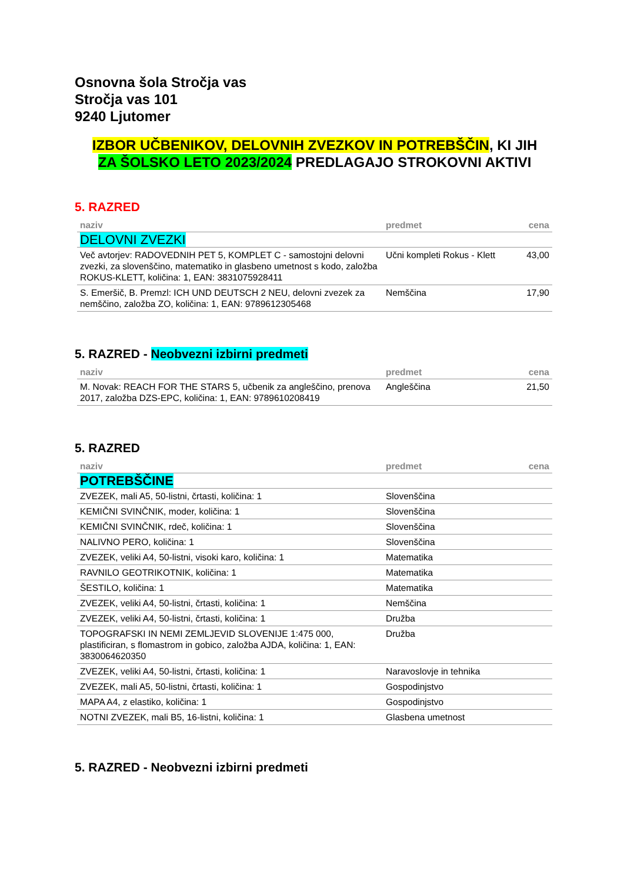Osnovna šola Stročja vas
Stročja vas 101
9240 Ljutomer
IZBOR UČBENIKOV, DELOVNIH ZVEZKOV IN POTREBŠČIN, KI JIH
ZA ŠOLSKO LETO 2023/2024 PREDLAGAJO STROKOVNI AKTIVI
5. RAZRED
| naziv | predmet | cena |
| --- | --- | --- |
| DELOVNI ZVEZKI | | |
| Več avtorjev: RADOVEDNIH PET 5, KOMPLET C - samostojni delovni zvezki, za slovenščino, matematiko in glasbeno umetnost s kodo, založba ROKUS-KLETT, količina: 1, EAN: 3831075928411 | Učni kompleti Rokus - Klett | 43,00 |
| S. Emeršič, B. Premzl: ICH UND DEUTSCH 2 NEU, delovni zvezek za nemščino, založba ZO, količina: 1, EAN: 9789612305468 | Nemščina | 17,90 |
5. RAZRED - Neobvezni izbirni predmeti
| naziv | predmet | cena |
| --- | --- | --- |
| M. Novak: REACH FOR THE STARS 5, učbenik za angleščino, prenova 2017, založba DZS-EPC, količina: 1, EAN: 9789610208419 | Angleščina | 21,50 |
5. RAZRED
| naziv | predmet | cena |
| --- | --- | --- |
| POTREBŠČINE | | |
| ZVEZEK, mali A5, 50-listni, črtasti, količina: 1 | Slovenščina | |
| KEMIČNI SVINČNIK, moder, količina: 1 | Slovenščina | |
| KEMIČNI SVINČNIK, rdeč, količina: 1 | Slovenščina | |
| NALIVNO PERO, količina: 1 | Slovenščina | |
| ZVEZEK, veliki A4, 50-listni, visoki karo, količina: 1 | Matematika | |
| RAVNILO GEOTRIKOTNIK, količina: 1 | Matematika | |
| ŠESTILO, količina: 1 | Matematika | |
| ZVEZEK, veliki A4, 50-listni, črtasti, količina: 1 | Nemščina | |
| ZVEZEK, veliki A4, 50-listni, črtasti, količina: 1 | Družba | |
| TOPOGRAFSKI IN NEMI ZEMLJEVID SLOVENIJE 1:475 000, plastificiran, s flomastrom in gobico, založba AJDA, količina: 1, EAN: 3830064620350 | Družba | |
| ZVEZEK, veliki A4, 50-listni, črtasti, količina: 1 | Naravoslovje in tehnika | |
| ZVEZEK, mali A5, 50-listni, črtasti, količina: 1 | Gospodinjstvo | |
| MAPA A4, z elastiko, količina: 1 | Gospodinjstvo | |
| NOTNI ZVEZEK, mali B5, 16-listni, količina: 1 | Glasbena umetnost | |
5. RAZRED - Neobvezni izbirni predmeti